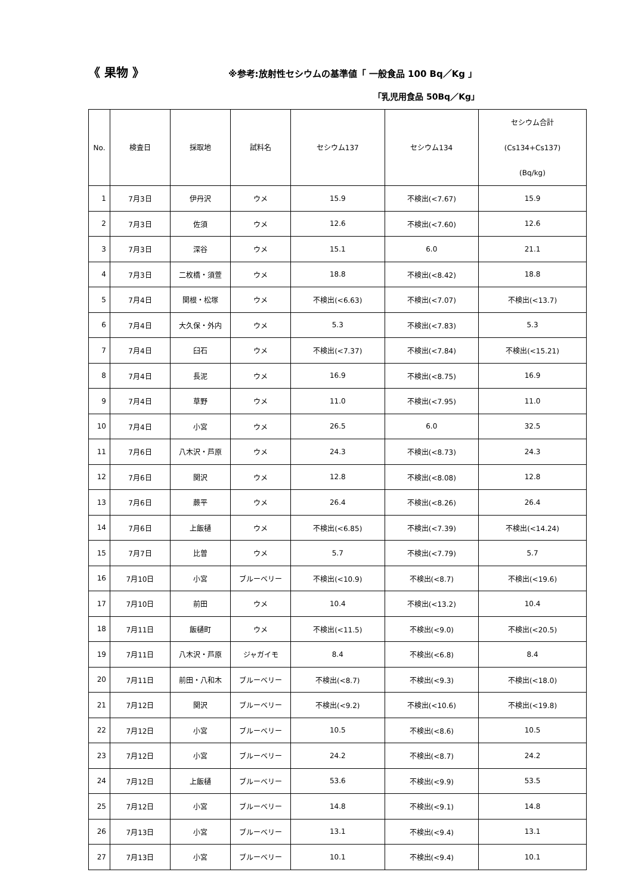《 果物 》 ※参考:放射性セシウムの基準値「 一般食品 100 Bq／Kg 」
「乳児用食品 50Bq／Kg」
| No. | 検査日 | 採取地 | 試料名 | セシウム137 | セシウム134 | セシウム合計 (Cs134+Cs137) (Bq/kg) |
| --- | --- | --- | --- | --- | --- | --- |
| 1 | 7月3日 | 伊丹沢 | ウメ | 15.9 | 不検出(<7.67) | 15.9 |
| 2 | 7月3日 | 佐須 | ウメ | 12.6 | 不検出(<7.60) | 12.6 |
| 3 | 7月3日 | 深谷 | ウメ | 15.1 | 6.0 | 21.1 |
| 4 | 7月3日 | 二枚橋・須萱 | ウメ | 18.8 | 不検出(<8.42) | 18.8 |
| 5 | 7月4日 | 関根・松塚 | ウメ | 不検出(<6.63) | 不検出(<7.07) | 不検出(<13.7) |
| 6 | 7月4日 | 大久保・外内 | ウメ | 5.3 | 不検出(<7.83) | 5.3 |
| 7 | 7月4日 | 臼石 | ウメ | 不検出(<7.37) | 不検出(<7.84) | 不検出(<15.21) |
| 8 | 7月4日 | 長泥 | ウメ | 16.9 | 不検出(<8.75) | 16.9 |
| 9 | 7月4日 | 草野 | ウメ | 11.0 | 不検出(<7.95) | 11.0 |
| 10 | 7月4日 | 小宮 | ウメ | 26.5 | 6.0 | 32.5 |
| 11 | 7月6日 | 八木沢・芦原 | ウメ | 24.3 | 不検出(<8.73) | 24.3 |
| 12 | 7月6日 | 関沢 | ウメ | 12.8 | 不検出(<8.08) | 12.8 |
| 13 | 7月6日 | 蕨平 | ウメ | 26.4 | 不検出(<8.26) | 26.4 |
| 14 | 7月6日 | 上飯樋 | ウメ | 不検出(<6.85) | 不検出(<7.39) | 不検出(<14.24) |
| 15 | 7月7日 | 比曽 | ウメ | 5.7 | 不検出(<7.79) | 5.7 |
| 16 | 7月10日 | 小宮 | ブルーベリー | 不検出(<10.9) | 不検出(<8.7) | 不検出(<19.6) |
| 17 | 7月10日 | 前田 | ウメ | 10.4 | 不検出(<13.2) | 10.4 |
| 18 | 7月11日 | 飯樋町 | ウメ | 不検出(<11.5) | 不検出(<9.0) | 不検出(<20.5) |
| 19 | 7月11日 | 八木沢・芦原 | ジャガイモ | 8.4 | 不検出(<6.8) | 8.4 |
| 20 | 7月11日 | 前田・八和木 | ブルーベリー | 不検出(<8.7) | 不検出(<9.3) | 不検出(<18.0) |
| 21 | 7月12日 | 関沢 | ブルーベリー | 不検出(<9.2) | 不検出(<10.6) | 不検出(<19.8) |
| 22 | 7月12日 | 小宮 | ブルーベリー | 10.5 | 不検出(<8.6) | 10.5 |
| 23 | 7月12日 | 小宮 | ブルーベリー | 24.2 | 不検出(<8.7) | 24.2 |
| 24 | 7月12日 | 上飯樋 | ブルーベリー | 53.6 | 不検出(<9.9) | 53.5 |
| 25 | 7月12日 | 小宮 | ブルーベリー | 14.8 | 不検出(<9.1) | 14.8 |
| 26 | 7月13日 | 小宮 | ブルーベリー | 13.1 | 不検出(<9.4) | 13.1 |
| 27 | 7月13日 | 小宮 | ブルーベリー | 10.1 | 不検出(<9.4) | 10.1 |